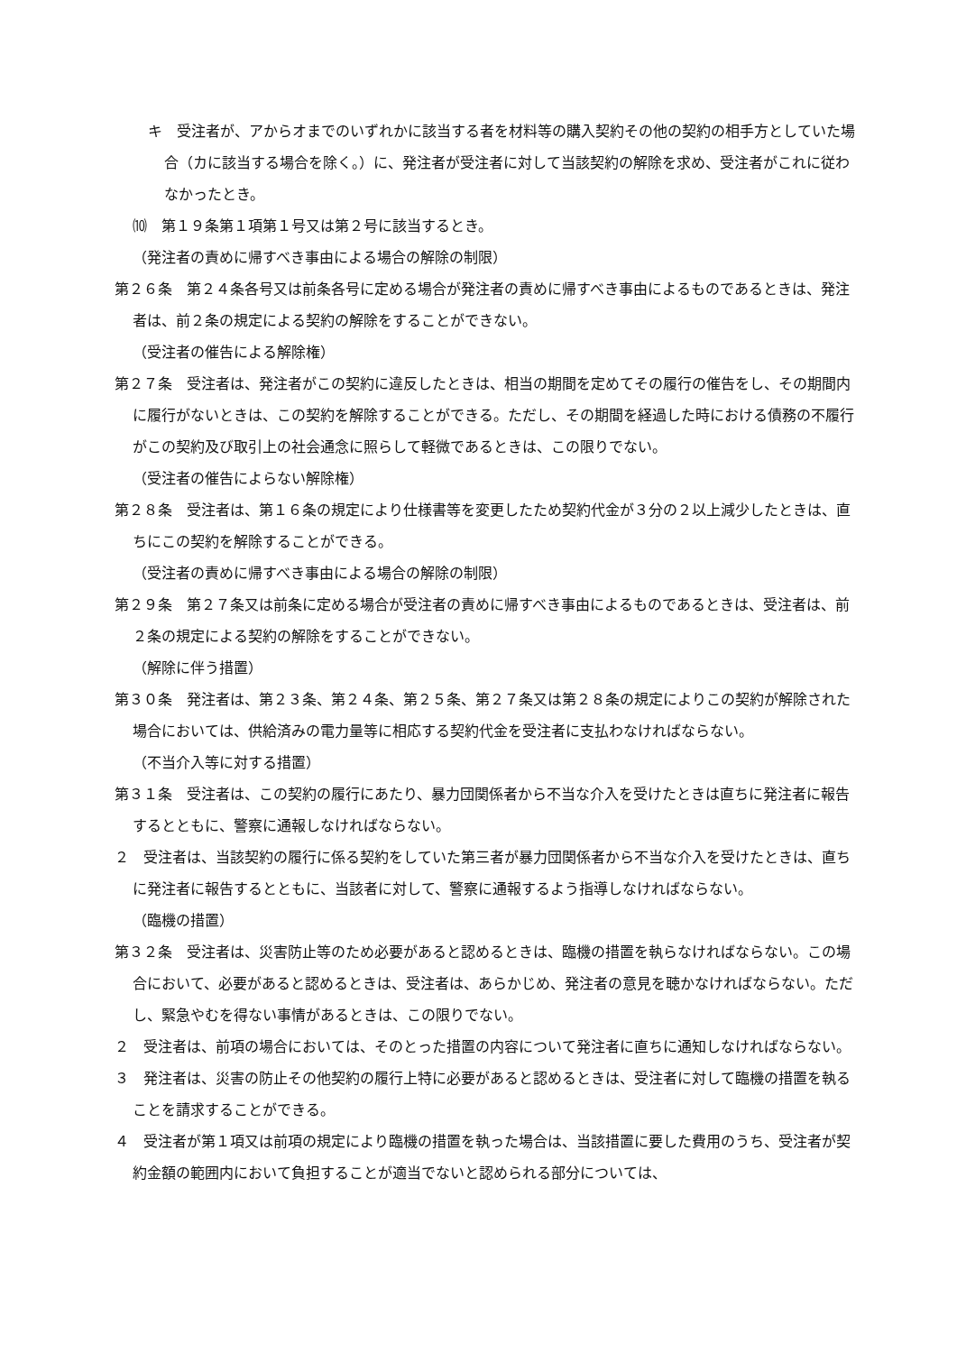キ　受注者が、アからオまでのいずれかに該当する者を材料等の購入契約その他の契約の相手方としていた場合（カに該当する場合を除く。）に、発注者が受注者に対して当該契約の解除を求め、受注者がこれに従わなかったとき。
⑽　第１９条第１項第１号又は第２号に該当するとき。
（発注者の責めに帰すべき事由による場合の解除の制限）
第２６条　第２４条各号又は前条各号に定める場合が発注者の責めに帰すべき事由によるものであるときは、発注者は、前２条の規定による契約の解除をすることができない。
（受注者の催告による解除権）
第２７条　受注者は、発注者がこの契約に違反したときは、相当の期間を定めてその履行の催告をし、その期間内に履行がないときは、この契約を解除することができる。ただし、その期間を経過した時における債務の不履行がこの契約及び取引上の社会通念に照らして軽微であるときは、この限りでない。
（受注者の催告によらない解除権）
第２８条　受注者は、第１６条の規定により仕様書等を変更したため契約代金が３分の２以上減少したときは、直ちにこの契約を解除することができる。
（受注者の責めに帰すべき事由による場合の解除の制限）
第２９条　第２７条又は前条に定める場合が受注者の責めに帰すべき事由によるものであるときは、受注者は、前２条の規定による契約の解除をすることができない。
（解除に伴う措置）
第３０条　発注者は、第２３条、第２４条、第２５条、第２７条又は第２８条の規定によりこの契約が解除された場合においては、供給済みの電力量等に相応する契約代金を受注者に支払わなければならない。
（不当介入等に対する措置）
第３１条　受注者は、この契約の履行にあたり、暴力団関係者から不当な介入を受けたときは直ちに発注者に報告するとともに、警察に通報しなければならない。
２　受注者は、当該契約の履行に係る契約をしていた第三者が暴力団関係者から不当な介入を受けたときは、直ちに発注者に報告するとともに、当該者に対して、警察に通報するよう指導しなければならない。
（臨機の措置）
第３２条　受注者は、災害防止等のため必要があると認めるときは、臨機の措置を執らなければならない。この場合において、必要があると認めるときは、受注者は、あらかじめ、発注者の意見を聴かなければならない。ただし、緊急やむを得ない事情があるときは、この限りでない。
２　受注者は、前項の場合においては、そのとった措置の内容について発注者に直ちに通知しなければならない。
３　発注者は、災害の防止その他契約の履行上特に必要があると認めるときは、受注者に対して臨機の措置を執ることを請求することができる。
４　受注者が第１項又は前項の規定により臨機の措置を執った場合は、当該措置に要した費用のうち、受注者が契約金額の範囲内において負担することが適当でないと認められる部分については、